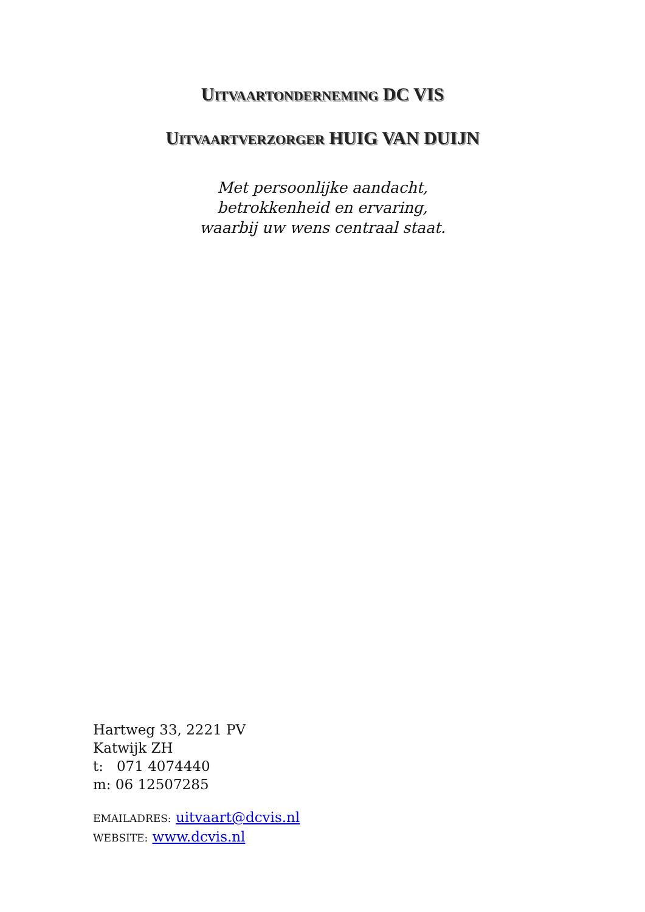UITVAARTONDERNEMING DC VIS
UITVAARTVERZORGER HUIG VAN DUIJN
Met persoonlijke aandacht,
betrokkenheid en ervaring,
waarbij uw wens centraal staat.
Hartweg 33, 2221 PV
Katwijk ZH
t: 071 4074440
m: 06 12507285
EMAILADRES: uitvaart@dcvis.nl
WEBSITE: www.dcvis.nl